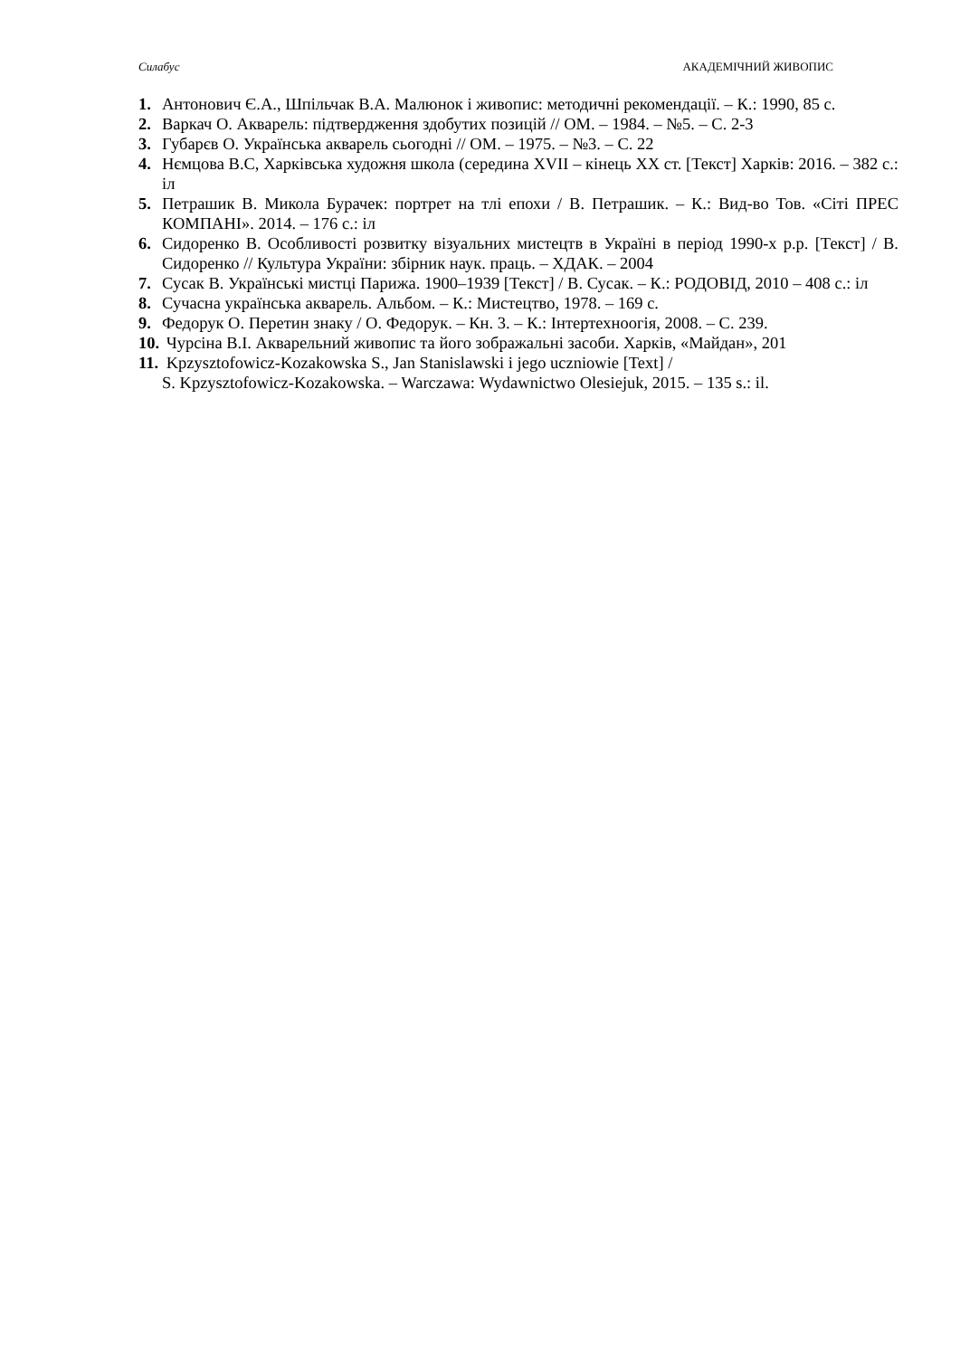Силабус АКАДЕМІЧНИЙ ЖИВОПИС
1. Антонович Є.А., Шпільчак В.А. Малюнок і живопис: методичні рекомендації. – К.: 1990, 85 с.
2. Варкач О. Акварель: підтвердження здобутих позицій // ОМ. – 1984. – №5. – С. 2-3
3. Губарєв О. Українська акварель сьогодні // ОМ. – 1975. – №3. – С. 22
4. Нємцова В.С, Харківська художня школа (середина XVII – кінець XX ст. [Текст] Харків: 2016. – 382 с.: іл
5. Петрашик В. Микола Бурачек: портрет на тлі епохи / В. Петрашик. – К.: Вид-во Тов. «Сіті ПРЕС КОМПАНІ». 2014. – 176 с.: іл
6. Сидоренко В. Особливості розвитку візуальних мистецтв в Україні в період 1990-х р.р. [Текст] / В. Сидоренко // Культура України: збірник наук. праць. – ХДАК. – 2004
7. Сусак В. Українські мистці Парижа. 1900–1939 [Текст] / В. Сусак. – К.: РОДОВІД, 2010 – 408 с.: іл
8. Сучасна українська акварель. Альбом. – К.: Мистецтво, 1978. – 169 с.
9. Федорук О. Перетин знаку / О. Федорук. – Кн. 3. – К.: Інтертехноогія, 2008. – С. 239.
10. Чурсіна В.І. Акварельний живопис та його зображальні засоби. Харків, «Майдан», 201
11. Kpzysztofowicz-Kozakowska S., Jan Stanislawski i jego uczniowie [Text] /
S. Kpzysztofowicz-Kozakowska. – Warczawa: Wydawnictwo Olesiejuk, 2015. – 135 s.: il.